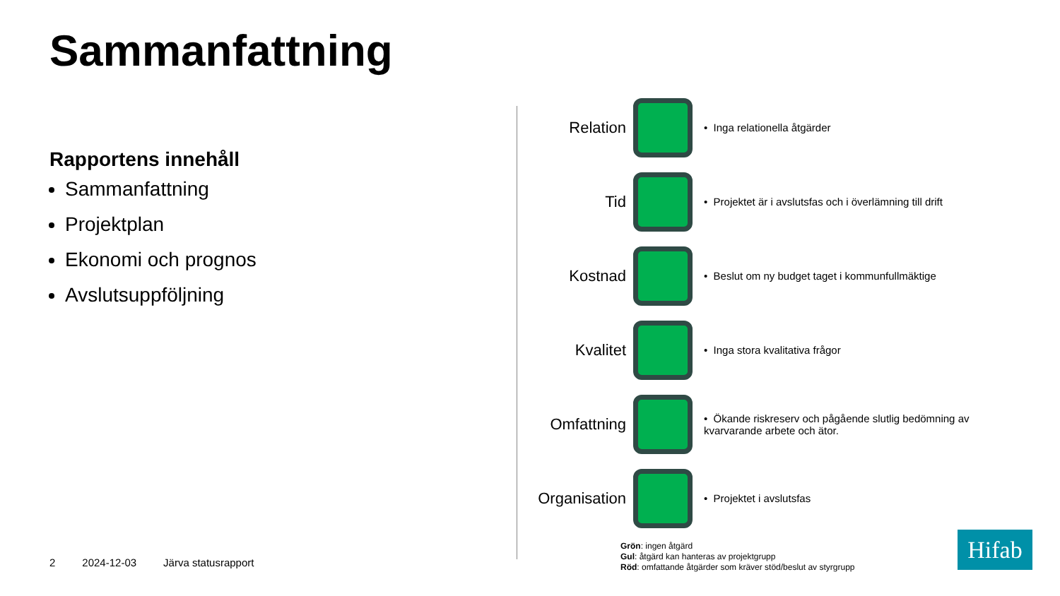Sammanfattning
Rapportens innehåll
Sammanfattning
Projektplan
Ekonomi och prognos
Avslutsuppföljning
Relation
• Inga relationella åtgärder
Tid
• Projektet är i avslutsfas och i överlämning till drift
Kostnad
• Beslut om ny budget taget i kommunfullmäktige
Kvalitet
• Inga stora kvalitativa frågor
Omfattning
• Ökande riskreserv och pågående slutlig bedömning av kvarvarande arbete och ätor.
Organisation
• Projektet i avslutsfas
Grön: ingen åtgärd
Gul: åtgärd kan hanteras av projektgrupp
Röd: omfattande åtgärder som kräver stöd/beslut av styrgrupp
2 2024-12-03 Järva statusrapport
Hifab